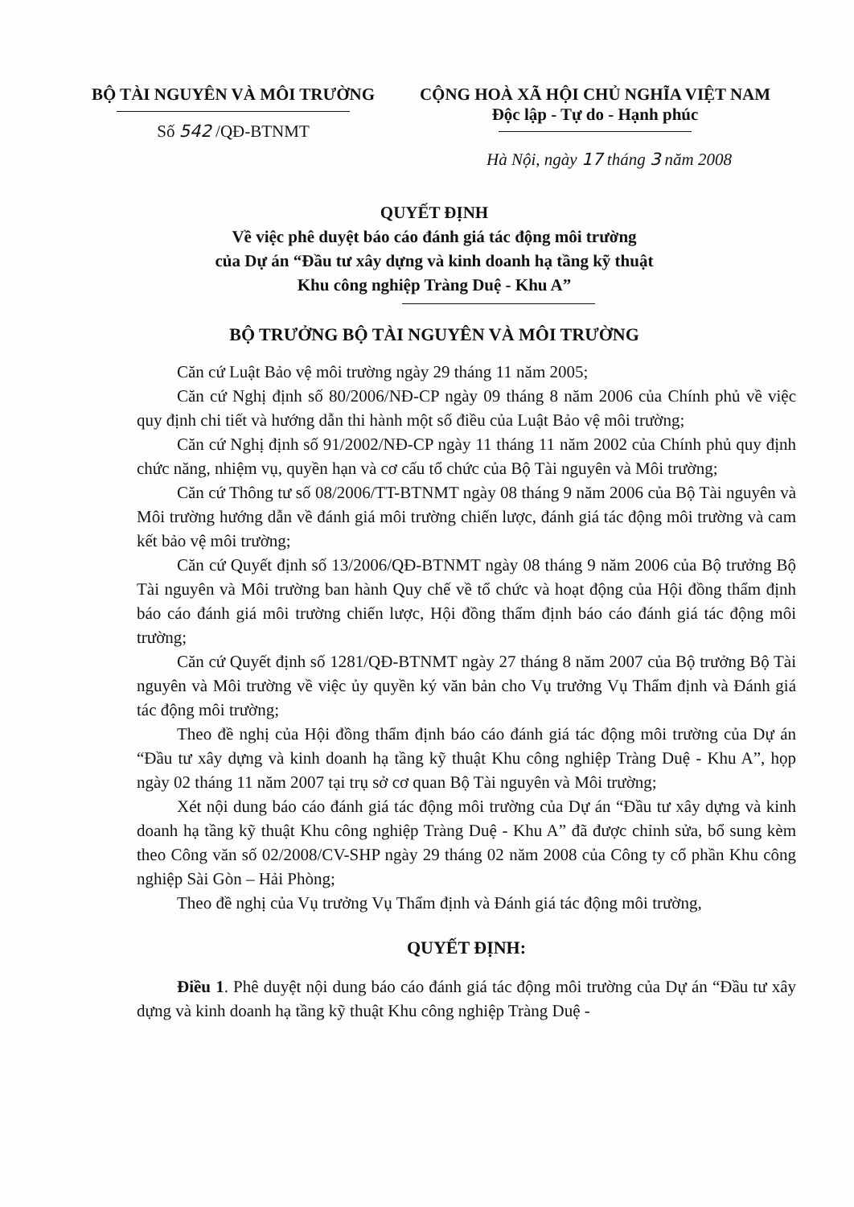BỘ TÀI NGUYÊN VÀ MÔI TRƯỜNG
Số 542 /QĐ-BTNMT
CỘNG HOÀ XÃ HỘI CHỦ NGHĨA VIỆT NAM
Độc lập - Tự do - Hạnh phúc
Hà Nội, ngày 17 tháng 3 năm 2008
QUYẾT ĐỊNH
Về việc phê duyệt báo cáo đánh giá tác động môi trường
của Dự án “Đầu tư xây dựng và kinh doanh hạ tầng kỹ thuật
Khu công nghiệp Tràng Duệ - Khu A”
BỘ TRƯỞNG BỘ TÀI NGUYÊN VÀ MÔI TRƯỜNG
Căn cứ Luật Bảo vệ môi trường ngày 29 tháng 11 năm 2005;
Căn cứ Nghị định số 80/2006/NĐ-CP ngày 09 tháng 8 năm 2006 của Chính phủ về việc quy định chi tiết và hướng dẫn thi hành một số điều của Luật Bảo vệ môi trường;
Căn cứ Nghị định số 91/2002/NĐ-CP ngày 11 tháng 11 năm 2002 của Chính phủ quy định chức năng, nhiệm vụ, quyền hạn và cơ cấu tổ chức của Bộ Tài nguyên và Môi trường;
Căn cứ Thông tư số 08/2006/TT-BTNMT ngày 08 tháng 9 năm 2006 của Bộ Tài nguyên và Môi trường hướng dẫn về đánh giá môi trường chiến lược, đánh giá tác động môi trường và cam kết bảo vệ môi trường;
Căn cứ Quyết định số 13/2006/QĐ-BTNMT ngày 08 tháng 9 năm 2006 của Bộ trưởng Bộ Tài nguyên và Môi trường ban hành Quy chế về tổ chức và hoạt động của Hội đồng thẩm định báo cáo đánh giá môi trường chiến lược, Hội đồng thẩm định báo cáo đánh giá tác động môi trường;
Căn cứ Quyết định số 1281/QĐ-BTNMT ngày 27 tháng 8 năm 2007 của Bộ trưởng Bộ Tài nguyên và Môi trường về việc ủy quyền ký văn bản cho Vụ trưởng Vụ Thẩm định và Đánh giá tác động môi trường;
Theo đề nghị của Hội đồng thẩm định báo cáo đánh giá tác động môi trường của Dự án “Đầu tư xây dựng và kinh doanh hạ tầng kỹ thuật Khu công nghiệp Tràng Duệ - Khu A”, họp ngày 02 tháng 11 năm 2007 tại trụ sở cơ quan Bộ Tài nguyên và Môi trường;
Xét nội dung báo cáo đánh giá tác động môi trường của Dự án “Đầu tư xây dựng và kinh doanh hạ tầng kỹ thuật Khu công nghiệp Tràng Duệ - Khu A” đã được chỉnh sửa, bổ sung kèm theo Công văn số 02/2008/CV-SHP ngày 29 tháng 02 năm 2008 của Công ty cổ phần Khu công nghiệp Sài Gòn – Hải Phòng;
Theo đề nghị của Vụ trưởng Vụ Thẩm định và Đánh giá tác động môi trường,
QUYẾT ĐỊNH:
Điều 1. Phê duyệt nội dung báo cáo đánh giá tác động môi trường của Dự án “Đầu tư xây dựng và kinh doanh hạ tầng kỹ thuật Khu công nghiệp Tràng Duệ -